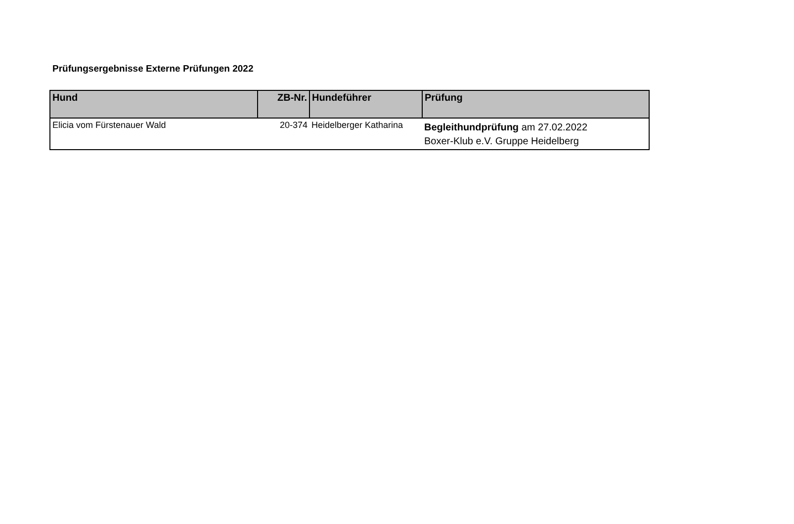Prüfungsergebnisse Externe Prüfungen 2022
| Hund | ZB-Nr. | Hundeführer | Prüfung |
| --- | --- | --- | --- |
| Elicia vom Fürstenauer Wald | 20-374 | Heidelberger Katharina | Begleithundprüfung am 27.02.2022 Boxer-Klub e.V. Gruppe Heidelberg |